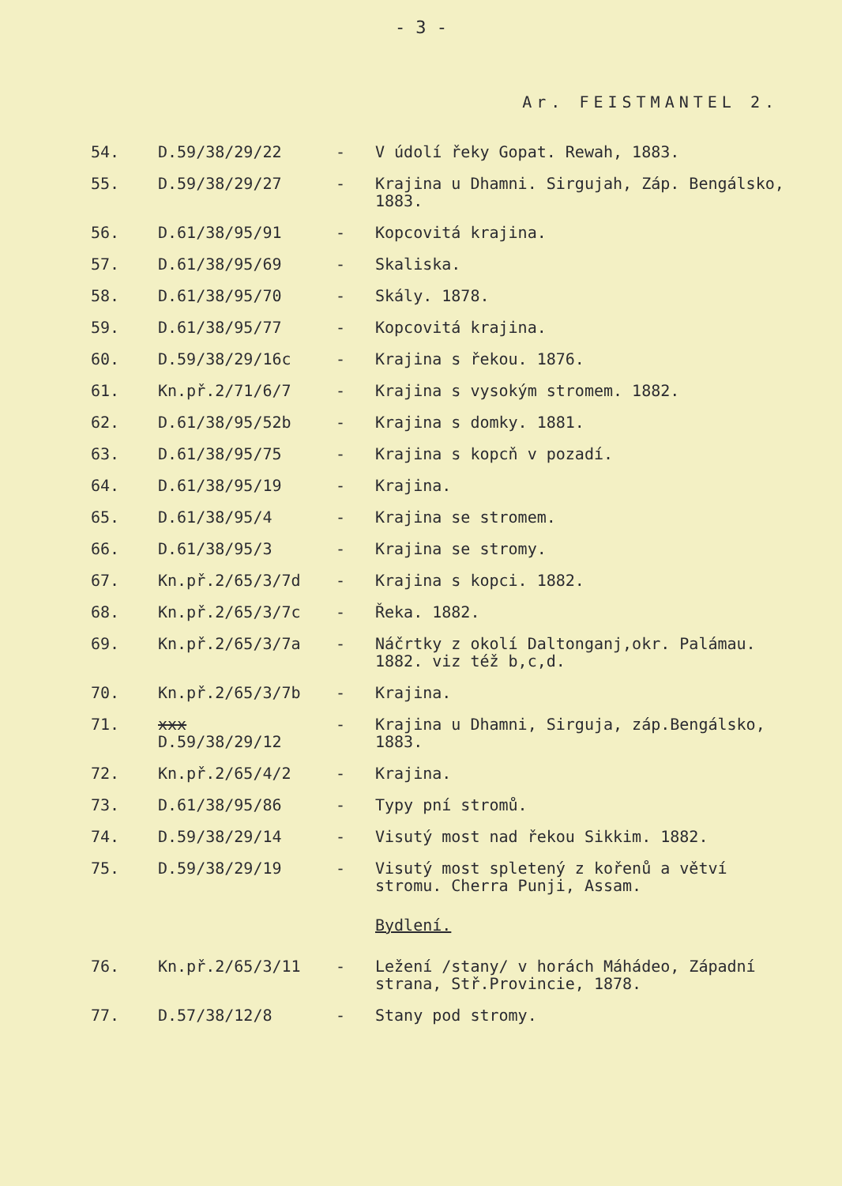- 3 -
Ar. FEISTMANTEL 2.
| 54. | D.59/38/29/22 | - | V údolí řeky Gopat. Rewah, 1883. |
| 55. | D.59/38/29/27 | - | Krajina u Dhamni. Sirgujah, Záp. Bengálsko, 1883. |
| 56. | D.61/38/95/91 | - | Kopcovitá krajina. |
| 57. | D.61/38/95/69 | - | Skaliska. |
| 58. | D.61/38/95/70 | - | Skály. 1878. |
| 59. | D.61/38/95/77 | - | Kopcovitá krajina. |
| 60. | D.59/38/29/16c | - | Krajina s řekou. 1876. |
| 61. | Kn.př.2/71/6/7 | - | Krajina s vysokým stromem. 1882. |
| 62. | D.61/38/95/52b | - | Krajina s domky. 1881. |
| 63. | D.61/38/95/75 | - | Krajina s kopcň v pozadí. |
| 64. | D.61/38/95/19 | - | Krajina. |
| 65. | D.61/38/95/4 | - | Krajina se stromem. |
| 66. | D.61/38/95/3 | - | Krajina se stromy. |
| 67. | Kn.př.2/65/3/7d | - | Krajina s kopci. 1882. |
| 68. | Kn.př.2/65/3/7c | - | Řeka. 1882. |
| 69. | Kn.př.2/65/3/7a | - | Náčrtky z okolí Daltonganj,okr. Palámau. 1882. viz též b,c,d. |
| 70. | Kn.př.2/65/3/7b | - | Krajina. |
| 71. | xxx D.59/38/29/12 | - | Krajina u Dhamni, Sirguja, záp.Bengálsko, 1883. |
| 72. | Kn.př.2/65/4/2 | - | Krajina. |
| 73. | D.61/38/95/86 | - | Typy pní stromů. |
| 74. | D.59/38/29/14 | - | Visutý most nad řekou Sikkim. 1882. |
| 75. | D.59/38/29/19 | - | Visutý most spletený z kořenů a větví stromu. Cherra Punji, Assam. |
| | | | Bydlení. |
| 76. | Kn.př.2/65/3/11 | - | Ležení /stany/ v horách Máhádeo, Západní strana, Stř.Provincie, 1878. |
| 77. | D.57/38/12/8 | - | Stany pod stromy. |